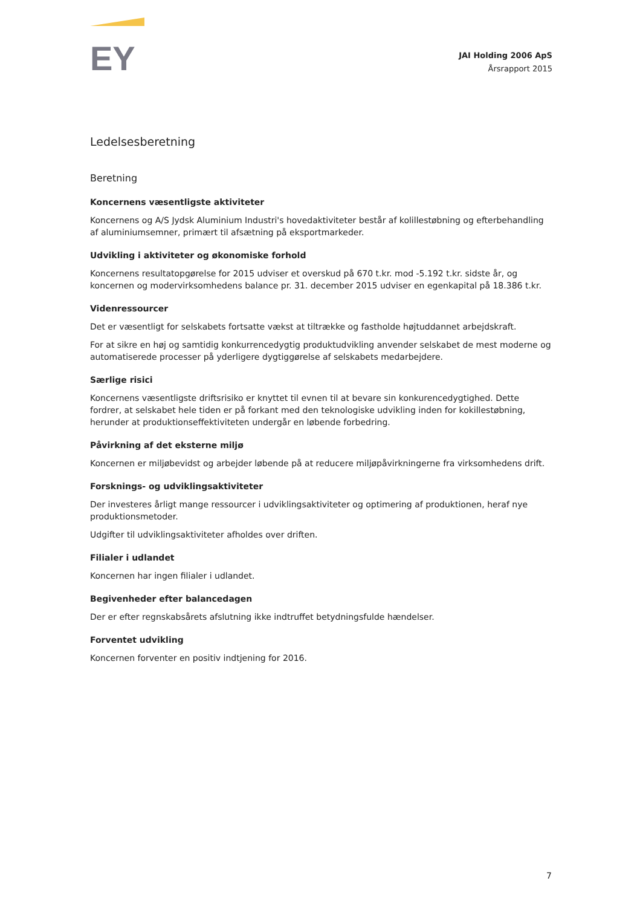EY
JAI Holding 2006 ApS
Årsrapport 2015
Ledelsesberetning
Beretning
Koncernens væsentligste aktiviteter
Koncernens og A/S Jydsk Aluminium Industri's hovedaktiviteter består af kolillestøbning og efterbehandling af aluminiumsemner, primært til afsætning på eksportmarkeder.
Udvikling i aktiviteter og økonomiske forhold
Koncernens resultatopgørelse for 2015 udviser et overskud på 670 t.kr. mod -5.192 t.kr. sidste år, og koncernen og modervirksomhedens balance pr. 31. december 2015 udviser en egenkapital på 18.386 t.kr.
Videnressourcer
Det er væsentligt for selskabets fortsatte vækst at tiltrække og fastholde højtuddannet arbejdskraft.
For at sikre en høj og samtidig konkurrencedygtig produktudvikling anvender selskabet de mest moderne og automatiserede processer på yderligere dygtiggørelse af selskabets medarbejdere.
Særlige risici
Koncernens væsentligste driftsrisiko er knyttet til evnen til at bevare sin konkurencedygtighed. Dette fordrer, at selskabet hele tiden er på forkant med den teknologiske udvikling inden for kokillestøbning, herunder at produktionseffektiviteten undergår en løbende forbedring.
Påvirkning af det eksterne miljø
Koncernen er miljøbevidst og arbejder løbende på at reducere miljøpåvirkningerne fra virksomhedens drift.
Forsknings- og udviklingsaktiviteter
Der investeres årligt mange ressourcer i udviklingsaktiviteter og optimering af produktionen, heraf nye produktionsmetoder.
Udgifter til udviklingsaktiviteter afholdes over driften.
Filialer i udlandet
Koncernen har ingen filialer i udlandet.
Begivenheder efter balancedagen
Der er efter regnskabsårets afslutning ikke indtruffet betydningsfulde hændelser.
Forventet udvikling
Koncernen forventer en positiv indtjening for 2016.
7